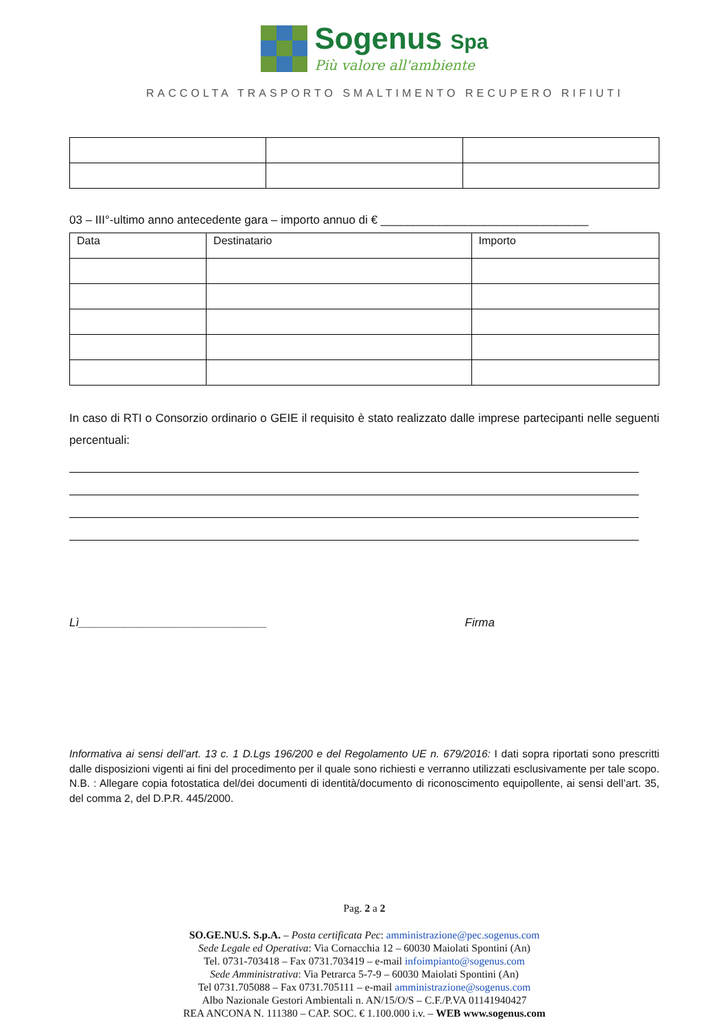Sogenus Spa
Più valore all'ambiente
RACCOLTA TRASPORTO SMALTIMENTO RECUPERO RIFIUTI
03 – III°-ultimo anno antecedente gara – importo annuo di € ________________________________
| Data | Destinatario | Importo |
| --- | --- | --- |
In caso di RTI o Consorzio ordinario o GEIE il requisito è stato realizzato dalle imprese partecipanti nelle seguenti percentuali:
Lì_____________________________ Firma
Informativa ai sensi dell’art. 13 c. 1 D.Lgs 196/200 e del Regolamento UE n. 679/2016: I dati sopra riportati sono prescritti dalle disposizioni vigenti ai fini del procedimento per il quale sono richiesti e verranno utilizzati esclusivamente per tale scopo. N.B. : Allegare copia fotostatica del/dei documenti di identità/documento di riconoscimento equipollente, ai sensi dell’art. 35, del comma 2, del D.P.R. 445/2000.
Pag. 2 a 2
SO.GE.NU.S. S.p.A. – Posta certificata Pec: amministrazione@pec.sogenus.com
Sede Legale ed Operativa: Via Cornacchia 12 – 60030 Maiolati Spontini (An)
Tel. 0731-703418 – Fax 0731.703419 – e-mail infoimpianto@sogenus.com
Sede Amministrativa: Via Petrarca 5-7-9 – 60030 Maiolati Spontini (An)
Tel 0731.705088 – Fax 0731.705111 – e-mail amministrazione@sogenus.com
Albo Nazionale Gestori Ambientali n. AN/15/O/S – C.F./P.VA 01141940427
REA ANCONA N. 111380 – CAP. SOC. € 1.100.000 i.v. – WEB www.sogenus.com